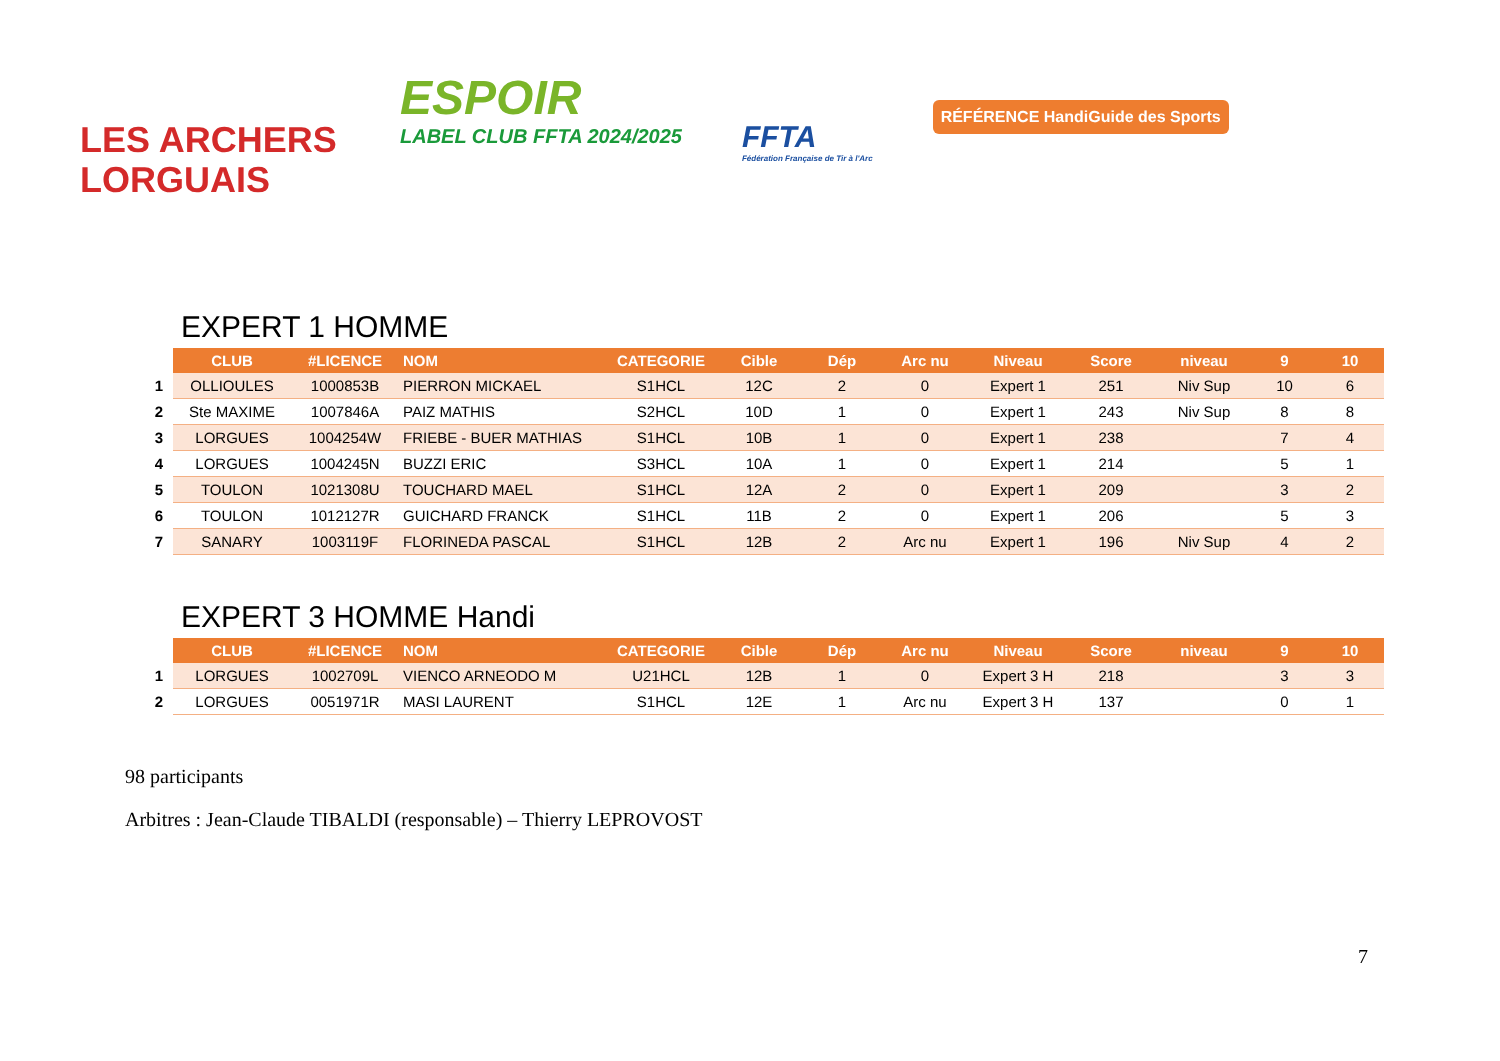LES ARCHERS
LORGUAIS
ESPOIR
LABEL CLUB FFTA 2024/2025
FFTA
Fédération Française de Tir à l'Arc
RÉFÉRENCE HandiGuide des Sports
EXPERT 1 HOMME
| | CLUB | #LICENCE | NOM | CATEGORIE | Cible | Dép | Arc nu | Niveau | Score | niveau | 9 | 10 |
| 1 | OLLIOULES | 1000853B | PIERRON MICKAEL | S1HCL | 12C | 2 | 0 | Expert 1 | 251 | Niv Sup | 10 | 6 |
| 2 | Ste MAXIME | 1007846A | PAIZ MATHIS | S2HCL | 10D | 1 | 0 | Expert 1 | 243 | Niv Sup | 8 | 8 |
| 3 | LORGUES | 1004254W | FRIEBE - BUER MATHIAS | S1HCL | 10B | 1 | 0 | Expert 1 | 238 | | 7 | 4 |
| 4 | LORGUES | 1004245N | BUZZI ERIC | S3HCL | 10A | 1 | 0 | Expert 1 | 214 | | 5 | 1 |
| 5 | TOULON | 1021308U | TOUCHARD MAEL | S1HCL | 12A | 2 | 0 | Expert 1 | 209 | | 3 | 2 |
| 6 | TOULON | 1012127R | GUICHARD FRANCK | S1HCL | 11B | 2 | 0 | Expert 1 | 206 | | 5 | 3 |
| 7 | SANARY | 1003119F | FLORINEDA PASCAL | S1HCL | 12B | 2 | Arc nu | Expert 1 | 196 | Niv Sup | 4 | 2 |
EXPERT 3 HOMME Handi
| | CLUB | #LICENCE | NOM | CATEGORIE | Cible | Dép | Arc nu | Niveau | Score | niveau | 9 | 10 |
| 1 | LORGUES | 1002709L | VIENCO ARNEODO M | U21HCL | 12B | 1 | 0 | Expert 3 H | 218 | | 3 | 3 |
| 2 | LORGUES | 0051971R | MASI LAURENT | S1HCL | 12E | 1 | Arc nu | Expert 3 H | 137 | | 0 | 1 |
98 participants
Arbitres : Jean-Claude TIBALDI (responsable) – Thierry LEPROVOST
7